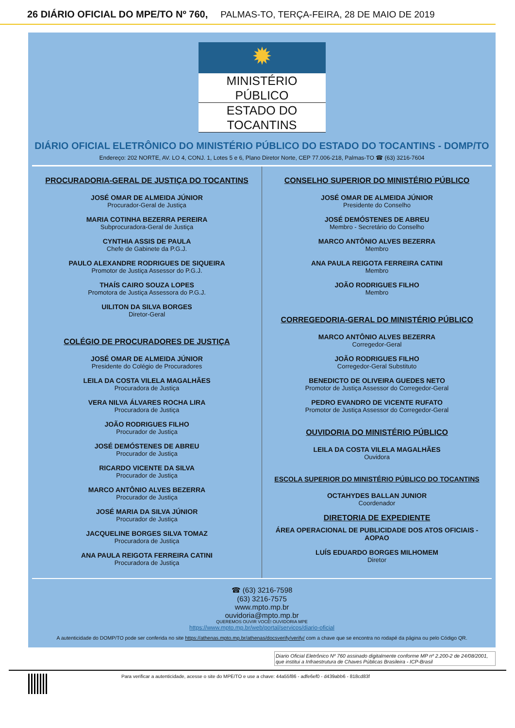26 DIÁRIO OFICIAL DO MPE/TO Nº 760, PALMAS-TO, TERÇA-FEIRA, 28 DE MAIO DE 2019
✹
MINISTÉRIO PÚBLICO
ESTADO DO TOCANTINS
DIÁRIO OFICIAL ELETRÔNICO DO MINISTÉRIO PÚBLICO DO ESTADO DO TOCANTINS - DOMP/TO
Endereço: 202 NORTE, AV. LO 4, CONJ. 1, Lotes 5 e 6, Plano Diretor Norte, CEP 77.006-218, Palmas-TO ☎ (63) 3216-7604
PROCURADORIA-GERAL DE JUSTIÇA DO TOCANTINS
JOSÉ OMAR DE ALMEIDA JÚNIOR
Procurador-Geral de Justiça
MARIA COTINHA BEZERRA PEREIRA
Subprocuradora-Geral de Justiça
CYNTHIA ASSIS DE PAULA
Chefe de Gabinete da P.G.J.
PAULO ALEXANDRE RODRIGUES DE SIQUEIRA
Promotor de Justiça Assessor do P.G.J.
THAÍS CAIRO SOUZA LOPES
Promotora de Justiça Assessora do P.G.J.
UILITON DA SILVA BORGES
Diretor-Geral
COLÉGIO DE PROCURADORES DE JUSTIÇA
JOSÉ OMAR DE ALMEIDA JÚNIOR
Presidente do Colégio de Procuradores
LEILA DA COSTA VILELA MAGALHÃES
Procuradora de Justiça
VERA NILVA ÁLVARES ROCHA LIRA
Procuradora de Justiça
JOÃO RODRIGUES FILHO
Procurador de Justiça
JOSÉ DEMÓSTENES DE ABREU
Procurador de Justiça
RICARDO VICENTE DA SILVA
Procurador de Justiça
MARCO ANTÔNIO ALVES BEZERRA
Procurador de Justiça
JOSÉ MARIA DA SILVA JÚNIOR
Procurador de Justiça
JACQUELINE BORGES SILVA TOMAZ
Procuradora de Justiça
ANA PAULA REIGOTA FERREIRA CATINI
Procuradora de Justiça
CONSELHO SUPERIOR DO MINISTÉRIO PÚBLICO
JOSÉ OMAR DE ALMEIDA JÚNIOR
Presidente do Conselho
JOSÉ DEMÓSTENES DE ABREU
Membro - Secretário do Conselho
MARCO ANTÔNIO ALVES BEZERRA
Membro
ANA PAULA REIGOTA FERREIRA CATINI
Membro
JOÃO RODRIGUES FILHO
Membro
CORREGEDORIA-GERAL DO MINISTÉRIO PÚBLICO
MARCO ANTÔNIO ALVES BEZERRA
Corregedor-Geral
JOÃO RODRIGUES FILHO
Corregedor-Geral Substituto
BENEDICTO DE OLIVEIRA GUEDES NETO
Promotor de Justiça Assessor do Corregedor-Geral
PEDRO EVANDRO DE VICENTE RUFATO
Promotor de Justiça Assessor do Corregedor-Geral
OUVIDORIA DO MINISTÉRIO PÚBLICO
LEILA DA COSTA VILELA MAGALHÃES
Ouvidora
ESCOLA SUPERIOR DO MINISTÉRIO PÚBLICO DO TOCANTINS
OCTAHYDES BALLAN JUNIOR
Coordenador
DIRETORIA DE EXPEDIENTE
ÁREA OPERACIONAL DE PUBLICIDADE DOS ATOS OFICIAIS - AOPAO
LUÍS EDUARDO BORGES MILHOMEM
Diretor
☎ (63) 3216-7598
(63) 3216-7575
www.mpto.mp.br
ouvidoria@mpto.mp.br
QUEREMOS OUVIR VOCÊ! OUVIDORIA MPE
https://www.mpto.mp.br/web/portal/servicos/diario-oficial
A autenticidade do DOMP/TO pode ser conferida no site https://athenas.mpto.mp.br/athenas/docsverify/verify/ com a chave que se encontra no rodapé da página ou pelo Código QR.
Diario Oficial Eletrônico Nº 760 assinado digitalmente conforme MP nº 2.200-2 de 24/08/2001, que institui a Infraestrutura de Chaves Públicas Brasileira - ICP-Brasil
Para verificar a autenticidade, acesse o site do MPE/TO e use a chave: 44a55f86 - adfe6ef0 - d439abb6 - 818cd83f